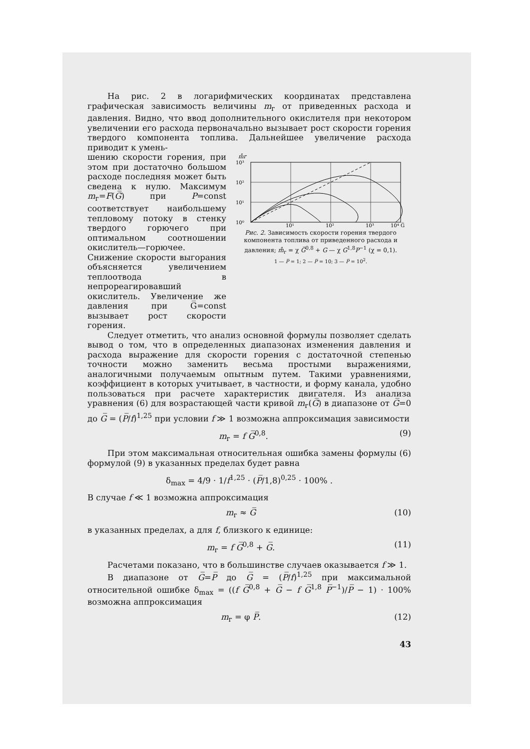На рис. 2 в логарифмических координатах представлена графическая зависимость величины m<sub>г</sub> от приведенных расхода и давления. Видно, что ввод дополнительного окислителя при некотором увеличении его расхода первоначально вызывает рост скорости горения твердого компонента топлива. Дальнейшее увеличение расхода приводит к умень-
шению скорости горения, при этом при достаточно большом расходе последняя может быть сведена к нулю. Максимум m<sub>г</sub>=F(G̅) при P=const соответствует наибольшему тепловому потоку в стенку твердого горючего при оптимальном соотношении окислитель—горючее. Снижение скорости выгорания объясняется увеличением теплоотвода в непрореагировавший окислитель. Увеличение же давления при G̅=const вызывает рост скорости горения.
m̊г
10³
10²
10¹
10⁰
10¹
10²
10³
10⁴ G̅
Рис. 2. Зависимость скорости горения твердого компонента топлива от приведенного расхода и давления; m̊<sub>г</sub> = χ G̅<sup>0,8</sup> + G — χ G<sup>1,8</sup>P<sup>−1</sup> (χ = 0,1).
1 — P̅ = 1; 2 — P̅ = 10; 3 — P̅ = 10<sup>2</sup>.
Следует отметить, что анализ основной формулы позволяет сделать вывод о том, что в определенных диапазонах изменения давления и расхода выражение для скорости горения с достаточной степенью точности можно заменить весьма простыми выражениями, аналогичными получаемым опытным путем. Такими уравнениями, коэффициент в которых учитывает, в частности, и форму канала, удобно пользоваться при расчете характеристик двигателя. Из анализа уравнения (6) для возрастающей части кривой m<sub>г</sub>(G̅) в диапазоне от G̅=0 до G̅ = (P̅/f)<sup>1,25</sup> при условии f ≫ 1 возможна аппроксимация зависимости
m<sub>г</sub> = f G̅<sup>0,8</sup>. (9)
При этом максимальная относительная ошибка замены формулы (6) формулой (9) в указанных пределах будет равна
δ<sub>max</sub> = 4/9 · 1/f<sup>1,25</sup> · (P̅/1,8)<sup>0,25</sup> · 100% .
В случае f ≪ 1 возможна аппроксимация
m<sub>г</sub> ≈ G̅ (10)
в указанных пределах, а для f, близкого к единице:
m<sub>г</sub> = f G̅<sup>0,8</sup> + G̅. (11)
Расчетами показано, что в большинстве случаев оказывается f ≫ 1.
В диапазоне от G̅=P̅ до G̅ = (P̅/f)<sup>1,25</sup> при максимальной относительной ошибке δ<sub>max</sub> = ((f G̅<sup>0,8</sup> + G̅ − f G̅<sup>1,8</sup> P̅<sup>−1</sup>)/P̅ − 1) · 100% возможна аппроксимация
m<sub>г</sub> = φ P̅. (12)
43